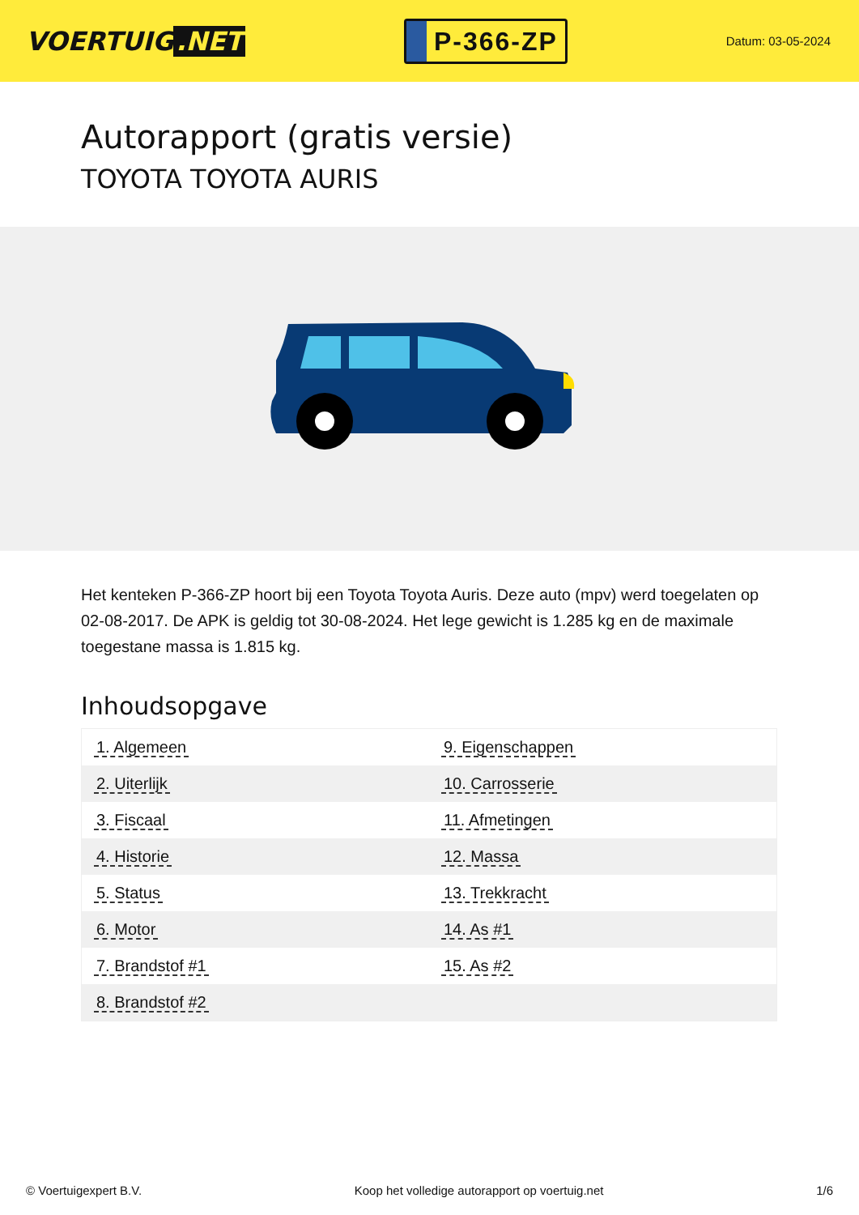VOERTUIG.NET
P-366-ZP
Datum: 03-05-2024
Autorapport (gratis versie)
TOYOTA TOYOTA AURIS
Het kenteken P-366-ZP hoort bij een Toyota Toyota Auris. Deze auto (mpv) werd toegelaten op 02-08-2017. De APK is geldig tot 30-08-2024. Het lege gewicht is 1.285 kg en de maximale toegestane massa is 1.815 kg.
Inhoudsopgave
| 1. Algemeen | 9. Eigenschappen |
| 2. Uiterlijk | 10. Carrosserie |
| 3. Fiscaal | 11. Afmetingen |
| 4. Historie | 12. Massa |
| 5. Status | 13. Trekkracht |
| 6. Motor | 14. As #1 |
| 7. Brandstof #1 | 15. As #2 |
| 8. Brandstof #2 | |
© Voertuigexpert B.V. Koop het volledige autorapport op voertuig.net 1/6